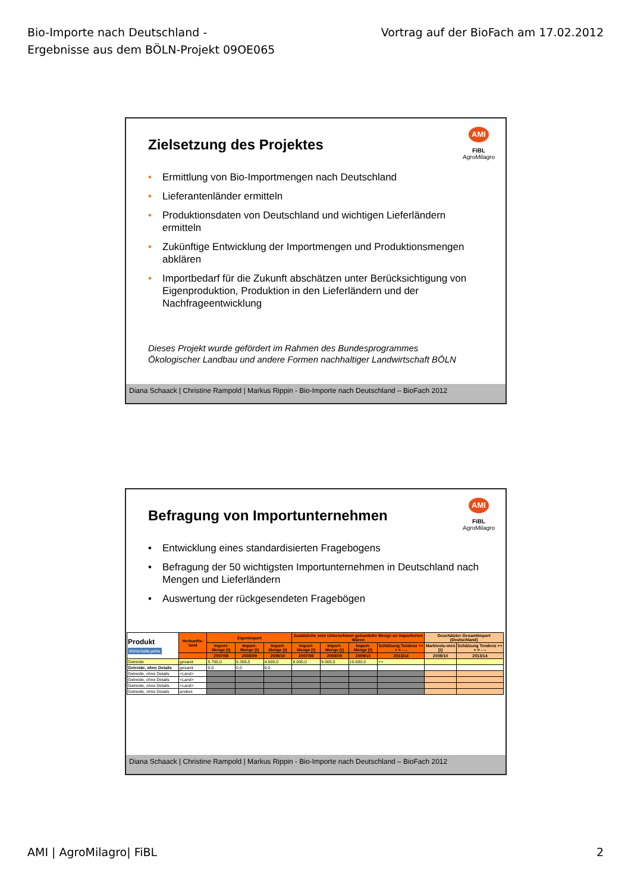Bio-Importe nach Deutschland -
Ergebnisse aus dem BÖLN-Projekt 09OE065
Vortrag auf der BioFach am 17.02.2012
AMI
FiBL
AgroMilagro
Zielsetzung des Projektes
• Ermittlung von Bio-Importmengen nach Deutschland
• Lieferantenländer ermitteln
• Produktionsdaten von Deutschland und wichtigen Lieferländern ermitteln
• Zukünftige Entwicklung der Importmengen und Produktionsmengen abklären
• Importbedarf für die Zukunft abschätzen unter Berücksichtigung von Eigenproduktion, Produktion in den Lieferländern und der Nachfrageentwicklung
Dieses Projekt wurde gefördert im Rahmen des Bundesprogrammes
Ökologischer Landbau und andere Formen nachhaltiger Landwirtschaft BÖLN
Diana Schaack | Christine Rampold | Markus Rippin - Bio-Importe nach Deutschland – BioFach 2012
AMI
FiBL
AgroMilagro
Befragung von Importunternehmen
• Entwicklung eines standardisierten Fragebogens
• Befragung der 50 wichtigsten Importunternehmen in Deutschland nach Mengen und Lieferländern
• Auswertung der rückgesendeten Fragebögen
| Produkt Wirtschafts-jahre | Herkunfts-land | Eigenimport | | | Zusätzliche vom Unternehmen gehandelte Menge an importierten Waren | | | | Geschätzter Gesamtimport (Deutschland) | |
| --- | --- | --- | --- | --- | --- | --- | --- | --- | --- | --- |
| | | Import-Menge [t] | Import-Menge [t] | Import-Menge [t] | Import-Menge [t] | Import-Menge [t] | Import-Menge [t] | Schätzung Tendenz ++ + = - -- | Marktvolu-men [t] | Schätzung Tendenz ++ + = - -- |
| | | 2007/08 | 2008/09 | 2009/10 | 2007/08 | 2008/09 | 2009/10 | 2013/14 | 2009/10 | 2013/14 |
| Getreide | gesamt | 5.700,0 | 5.300,0 | 4.500,0 | 8.000,0 | 9.000,0 | 10.000,0 | ++ | | |
| Getreide, ohne Details | gesamt | 0,0 | 0,0 | 0,0 | | | | | | |
| Getreide, ohne Details | <Land> | | | | | | | | | |
| Getreide, ohne Details | <Land> | | | | | | | | | |
| Getreide, ohne Details | <Land> | | | | | | | | | |
| Getreide, ohne Details | andere | | | | | | | | | |
Diana Schaack | Christine Rampold | Markus Rippin - Bio-Importe nach Deutschland – BioFach 2012
AMI | AgroMilagro| FiBL 2